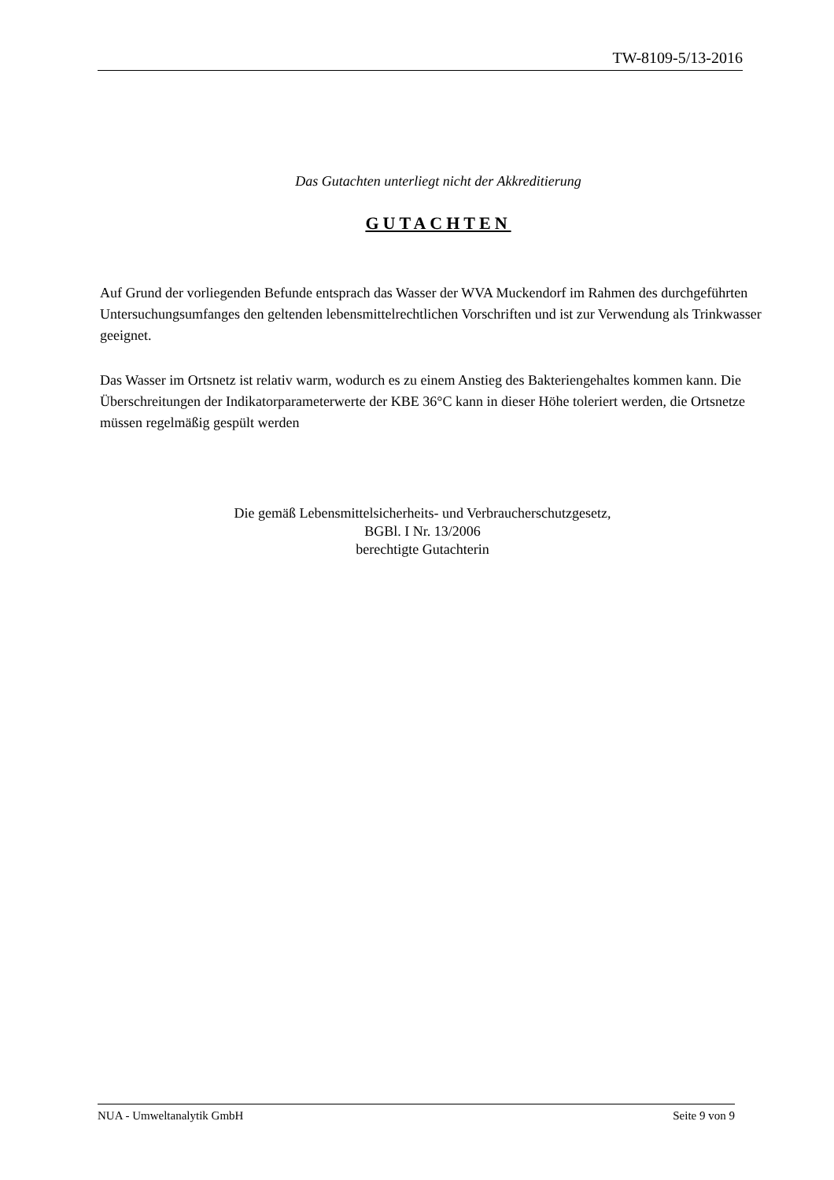TW-8109-5/13-2016
Das Gutachten unterliegt nicht der Akkreditierung
GUTACHTEN
Auf Grund der vorliegenden Befunde entsprach das Wasser der WVA Muckendorf im Rahmen des durchgeführten Untersuchungsumfanges den geltenden lebensmittelrechtlichen Vorschriften und ist zur Verwendung als Trinkwasser geeignet.
Das Wasser im Ortsnetz ist relativ warm, wodurch es zu einem Anstieg des Bakteriengehaltes kommen kann. Die Überschreitungen der Indikatorparameterwerte der KBE 36°C kann in dieser Höhe toleriert werden, die Ortsnetze müssen regelmäßig gespült werden
Die gemäß Lebensmittelsicherheits- und Verbraucherschutzgesetz,
BGBl. I Nr. 13/2006
berechtigte Gutachterin
NUA - Umweltanalytik GmbH Seite 9 von 9